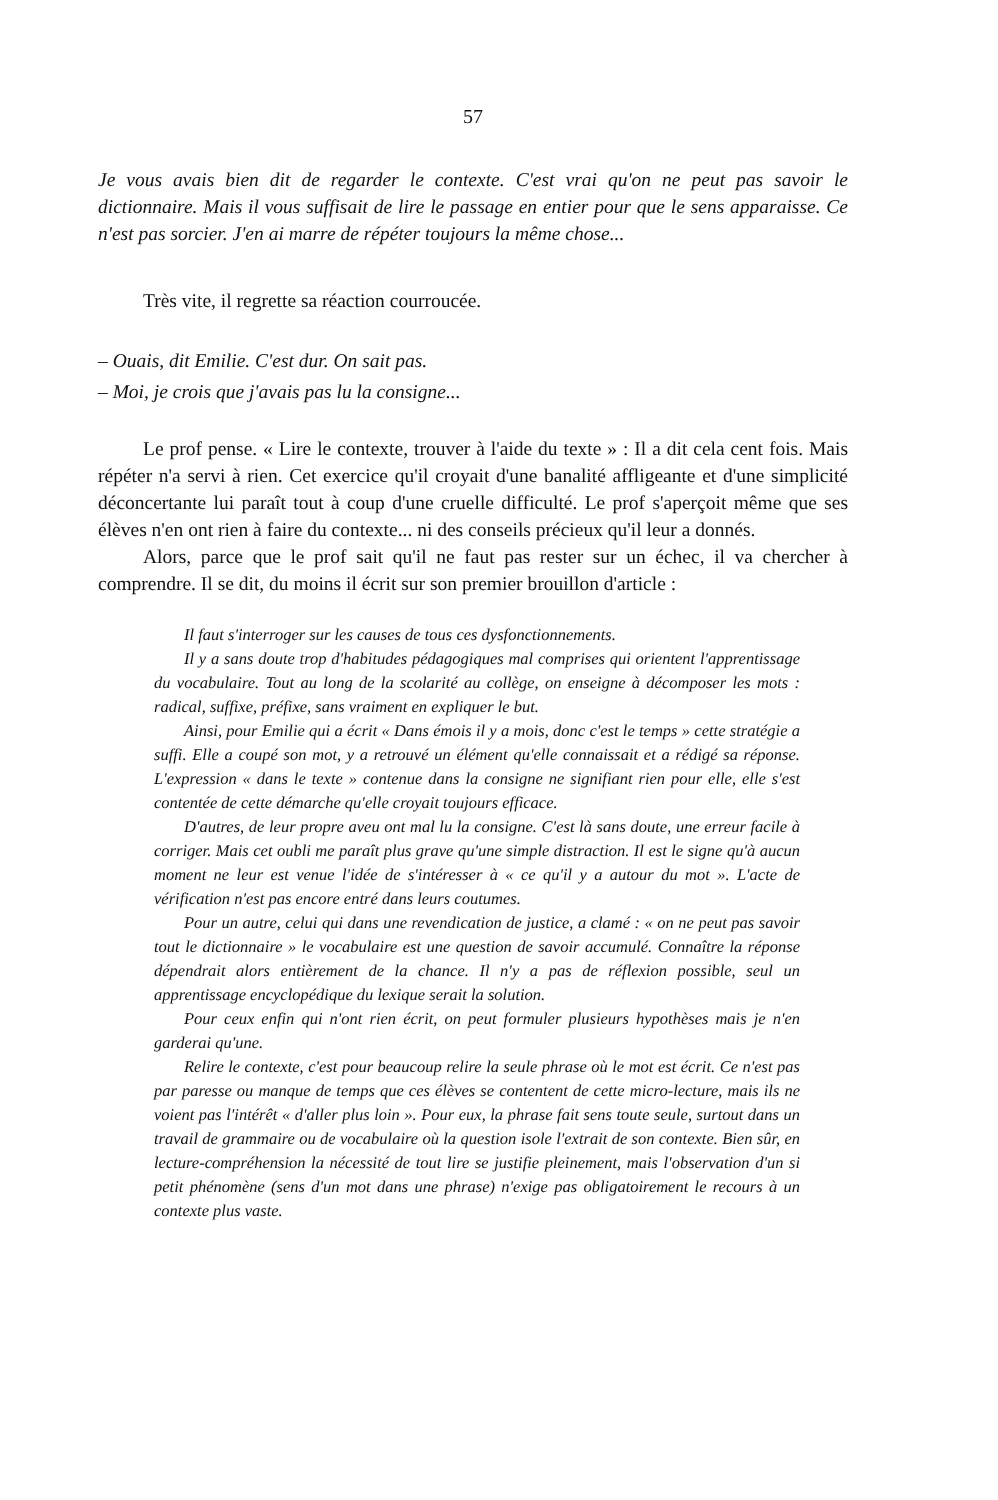57
Je vous avais bien dit de regarder le contexte. C'est vrai qu'on ne peut pas savoir le dictionnaire. Mais il vous suffisait de lire le passage en entier pour que le sens apparaisse. Ce n'est pas sorcier. J'en ai marre de répéter toujours la même chose...
Très vite, il regrette sa réaction courroucée.
– Ouais, dit Emilie. C'est dur. On sait pas.
– Moi, je crois que j'avais pas lu la consigne...
Le prof pense. « Lire le contexte, trouver à l'aide du texte » : Il a dit cela cent fois. Mais répéter n'a servi à rien. Cet exercice qu'il croyait d'une banalité affligeante et d'une simplicité déconcertante lui paraît tout à coup d'une cruelle difficulté. Le prof s'aperçoit même que ses élèves n'en ont rien à faire du contexte... ni des conseils précieux qu'il leur a donnés.
Alors, parce que le prof sait qu'il ne faut pas rester sur un échec, il va chercher à comprendre. Il se dit, du moins il écrit sur son premier brouillon d'article :
Il faut s'interroger sur les causes de tous ces dysfonctionnements.
Il y a sans doute trop d'habitudes pédagogiques mal comprises qui orientent l'apprentissage du vocabulaire. Tout au long de la scolarité au collège, on enseigne à décomposer les mots : radical, suffixe, préfixe, sans vraiment en expliquer le but.
Ainsi, pour Emilie qui a écrit « Dans émois il y a mois, donc c'est le temps » cette stratégie a suffi. Elle a coupé son mot, y a retrouvé un élément qu'elle connaissait et a rédigé sa réponse. L'expression « dans le texte » contenue dans la consigne ne signifiant rien pour elle, elle s'est contentée de cette démarche qu'elle croyait toujours efficace.
D'autres, de leur propre aveu ont mal lu la consigne. C'est là sans doute, une erreur facile à corriger. Mais cet oubli me paraît plus grave qu'une simple distraction. Il est le signe qu'à aucun moment ne leur est venue l'idée de s'intéresser à « ce qu'il y a autour du mot ». L'acte de vérification n'est pas encore entré dans leurs coutumes.
Pour un autre, celui qui dans une revendication de justice, a clamé : « on ne peut pas savoir tout le dictionnaire » le vocabulaire est une question de savoir accumulé. Connaître la réponse dépendrait alors entièrement de la chance. Il n'y a pas de réflexion possible, seul un apprentissage encyclopédique du lexique serait la solution.
Pour ceux enfin qui n'ont rien écrit, on peut formuler plusieurs hypothèses mais je n'en garderai qu'une.
Relire le contexte, c'est pour beaucoup relire la seule phrase où le mot est écrit. Ce n'est pas par paresse ou manque de temps que ces élèves se contentent de cette micro-lecture, mais ils ne voient pas l'intérêt « d'aller plus loin ». Pour eux, la phrase fait sens toute seule, surtout dans un travail de grammaire ou de vocabulaire où la question isole l'extrait de son contexte. Bien sûr, en lecture-compréhension la nécessité de tout lire se justifie pleinement, mais l'observation d'un si petit phénomène (sens d'un mot dans une phrase) n'exige pas obligatoirement le recours à un contexte plus vaste.